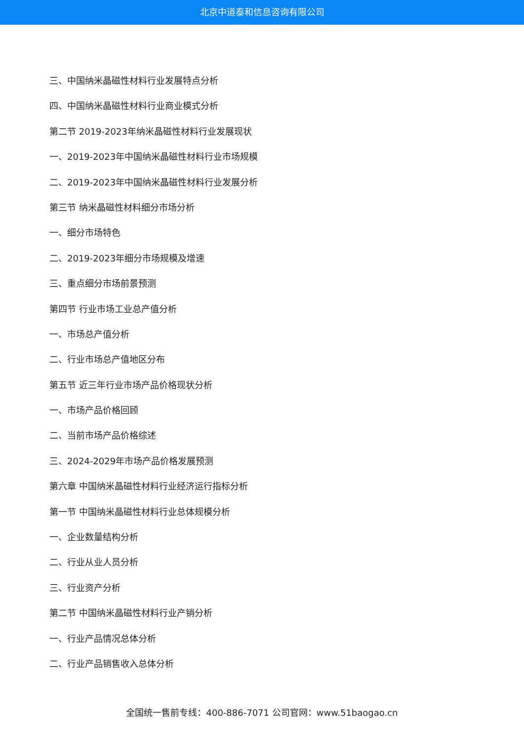北京中道泰和信息咨询有限公司
三、中国纳米晶磁性材料行业发展特点分析
四、中国纳米晶磁性材料行业商业模式分析
第二节 2019-2023年纳米晶磁性材料行业发展现状
一、2019-2023年中国纳米晶磁性材料行业市场规模
二、2019-2023年中国纳米晶磁性材料行业发展分析
第三节 纳米晶磁性材料细分市场分析
一、细分市场特色
二、2019-2023年细分市场规模及增速
三、重点细分市场前景预测
第四节 行业市场工业总产值分析
一、市场总产值分析
二、行业市场总产值地区分布
第五节 近三年行业市场产品价格现状分析
一、市场产品价格回顾
二、当前市场产品价格综述
三、2024-2029年市场产品价格发展预测
第六章 中国纳米晶磁性材料行业经济运行指标分析
第一节 中国纳米晶磁性材料行业总体规模分析
一、企业数量结构分析
二、行业从业人员分析
三、行业资产分析
第二节 中国纳米晶磁性材料行业产销分析
一、行业产品情况总体分析
二、行业产品销售收入总体分析
全国统一售前专线：400-886-7071 公司官网：www.51baogao.cn